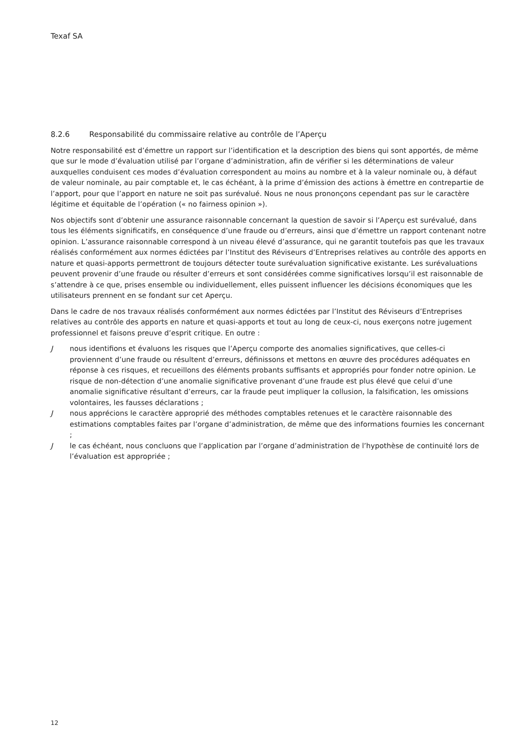Texaf SA
8.2.6 Responsabilité du commissaire relative au contrôle de l’Aperçu
Notre responsabilité est d’émettre un rapport sur l’identification et la description des biens qui sont apportés, de même que sur le mode d’évaluation utilisé par l’organe d’administration, afin de vérifier si les déterminations de valeur auxquelles conduisent ces modes d’évaluation correspondent au moins au nombre et à la valeur nominale ou, à défaut de valeur nominale, au pair comptable et, le cas échéant, à la prime d’émission des actions à émettre en contrepartie de l’apport, pour que l’apport en nature ne soit pas surévalué. Nous ne nous prononçons cependant pas sur le caractère légitime et équitable de l’opération (« no fairness opinion »).
Nos objectifs sont d’obtenir une assurance raisonnable concernant la question de savoir si l’Aperçu est surévalué, dans tous les éléments significatifs, en conséquence d’une fraude ou d’erreurs, ainsi que d’émettre un rapport contenant notre opinion. L’assurance raisonnable correspond à un niveau élevé d’assurance, qui ne garantit toutefois pas que les travaux réalisés conformément aux normes édictées par l’Institut des Réviseurs d’Entreprises relatives au contrôle des apports en nature et quasi-apports permettront de toujours détecter toute surévaluation significative existante. Les surévaluations peuvent provenir d’une fraude ou résulter d’erreurs et sont considérées comme significatives lorsqu’il est raisonnable de s’attendre à ce que, prises ensemble ou individuellement, elles puissent influencer les décisions économiques que les utilisateurs prennent en se fondant sur cet Aperçu.
Dans le cadre de nos travaux réalisés conformément aux normes édictées par l’Institut des Réviseurs d’Entreprises relatives au contrôle des apports en nature et quasi-apports et tout au long de ceux-ci, nous exerçons notre jugement professionnel et faisons preuve d’esprit critique. En outre :
Jnous identifions et évaluons les risques que l’Aperçu comporte des anomalies significatives, que celles-ci proviennent d’une fraude ou résultent d’erreurs, définissons et mettons en œuvre des procédures adéquates en réponse à ces risques, et recueillons des éléments probants suffisants et appropriés pour fonder notre opinion. Le risque de non-détection d’une anomalie significative provenant d’une fraude est plus élevé que celui d’une anomalie significative résultant d’erreurs, car la fraude peut impliquer la collusion, la falsification, les omissions volontaires, les fausses déclarations ;
Jnous apprécions le caractère approprié des méthodes comptables retenues et le caractère raisonnable des estimations comptables faites par l’organe d’administration, de même que des informations fournies les concernant ;
Jle cas échéant, nous concluons que l’application par l’organe d’administration de l’hypothèse de continuité lors de l’évaluation est appropriée ;
12